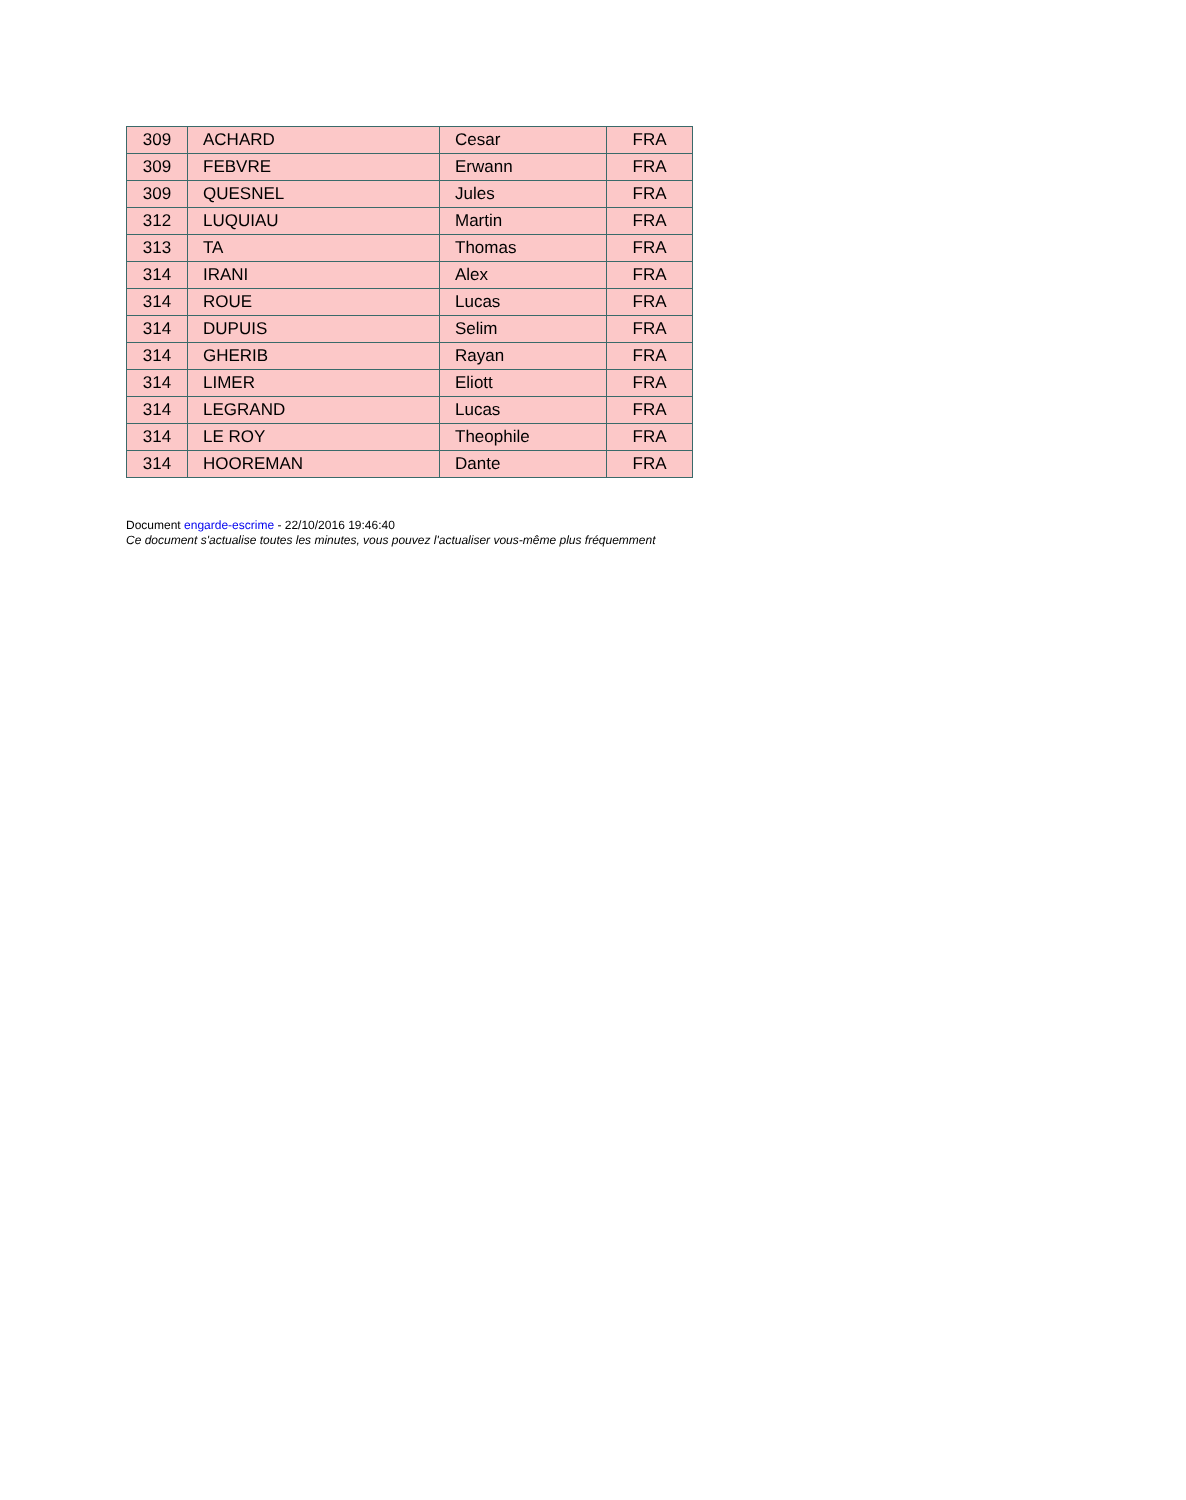| 309 | ACHARD | Cesar | FRA |
| 309 | FEBVRE | Erwann | FRA |
| 309 | QUESNEL | Jules | FRA |
| 312 | LUQUIAU | Martin | FRA |
| 313 | TA | Thomas | FRA |
| 314 | IRANI | Alex | FRA |
| 314 | ROUE | Lucas | FRA |
| 314 | DUPUIS | Selim | FRA |
| 314 | GHERIB | Rayan | FRA |
| 314 | LIMER | Eliott | FRA |
| 314 | LEGRAND | Lucas | FRA |
| 314 | LE ROY | Theophile | FRA |
| 314 | HOOREMAN | Dante | FRA |
Document engarde-escrime - 22/10/2016 19:46:40
Ce document s'actualise toutes les minutes, vous pouvez l'actualiser vous-même plus fréquemment